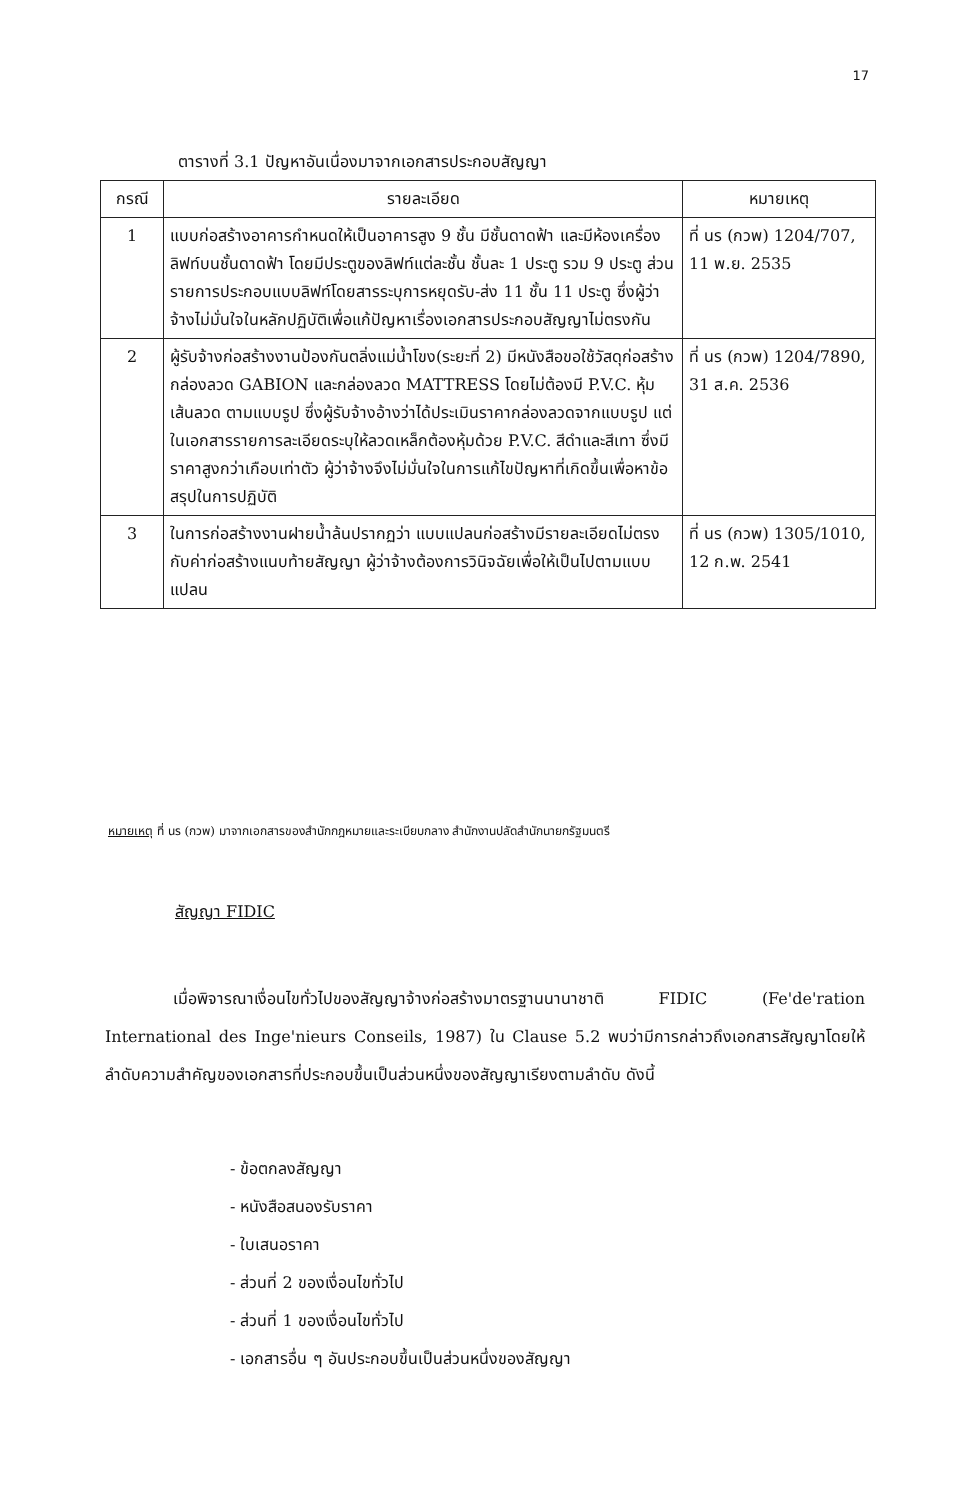17
ตารางที่ 3.1 ปัญหาอันเนื่องมาจากเอกสารประกอบสัญญา
| กรณี | รายละเอียด | หมายเหตุ |
| --- | --- | --- |
| 1 | แบบก่อสร้างอาคารกำหนดให้เป็นอาคารสูง 9 ชั้น มีชั้นดาดฟ้า และมีห้องเครื่องลิฟท์บนชั้นดาดฟ้า โดยมีประตูของลิฟท์แต่ละชั้น ชั้นละ 1 ประตู รวม 9 ประตู ส่วนรายการประกอบแบบลิฟท์โดยสารระบุการหยุดรับ-ส่ง 11 ชั้น 11 ประตู ซึ่งผู้ว่าจ้างไม่มั่นใจในหลักปฏิบัติเพื่อแก้ปัญหาเรื่องเอกสารประกอบสัญญาไม่ตรงกัน | ที่ นร (กวพ) 1204/707, 11 พ.ย. 2535 |
| 2 | ผู้รับจ้างก่อสร้างงานป้องกันตลิ่งแม่น้ำโขง(ระยะที่ 2) มีหนังสือขอใช้วัสดุก่อสร้างกล่องลวด GABION และกล่องลวด MATTRESS โดยไม่ต้องมี P.V.C. หุ้มเส้นลวด ตามแบบรูป ซึ่งผู้รับจ้างอ้างว่าได้ประเมินราคากล่องลวดจากแบบรูป แต่ในเอกสารรายการละเอียดระบุให้ลวดเหล็กต้องหุ้มด้วย P.V.C. สีดำและสีเทา ซึ่งมีราคาสูงกว่าเกือบเท่าตัว ผู้ว่าจ้างจึงไม่มั่นใจในการแก้ไขปัญหาที่เกิดขึ้นเพื่อหาข้อสรุปในการปฏิบัติ | ที่ นร (กวพ) 1204/7890, 31 ส.ค. 2536 |
| 3 | ในการก่อสร้างงานฝายน้ำล้นปรากฏว่า แบบแปลนก่อสร้างมีรายละเอียดไม่ตรงกับค่าก่อสร้างแนบท้ายสัญญา ผู้ว่าจ้างต้องการวินิจฉัยเพื่อให้เป็นไปตามแบบแปลน | ที่ นร (กวพ) 1305/1010, 12 ก.พ. 2541 |
หมายเหตุ ที่ นร (กวพ) มาจากเอกสารของสำนักกฎหมายและระเบียบกลาง สำนักงานปลัดสำนักนายกรัฐมนตรี
สัญญา FIDIC
เมื่อพิจารณาเงื่อนไขทั่วไปของสัญญาจ้างก่อสร้างมาตรฐานนานาชาติ FIDIC (Fe'de'ration International des Inge'nieurs Conseils, 1987) ใน Clause 5.2 พบว่ามีการกล่าวถึงเอกสารสัญญาโดยให้ลำดับความสำคัญของเอกสารที่ประกอบขึ้นเป็นส่วนหนึ่งของสัญญาเรียงตามลำดับ ดังนี้
- ข้อตกลงสัญญา
- หนังสือสนองรับราคา
- ใบเสนอราคา
- ส่วนที่ 2 ของเงื่อนไขทั่วไป
- ส่วนที่ 1 ของเงื่อนไขทั่วไป
- เอกสารอื่น ๆ อันประกอบขึ้นเป็นส่วนหนึ่งของสัญญา